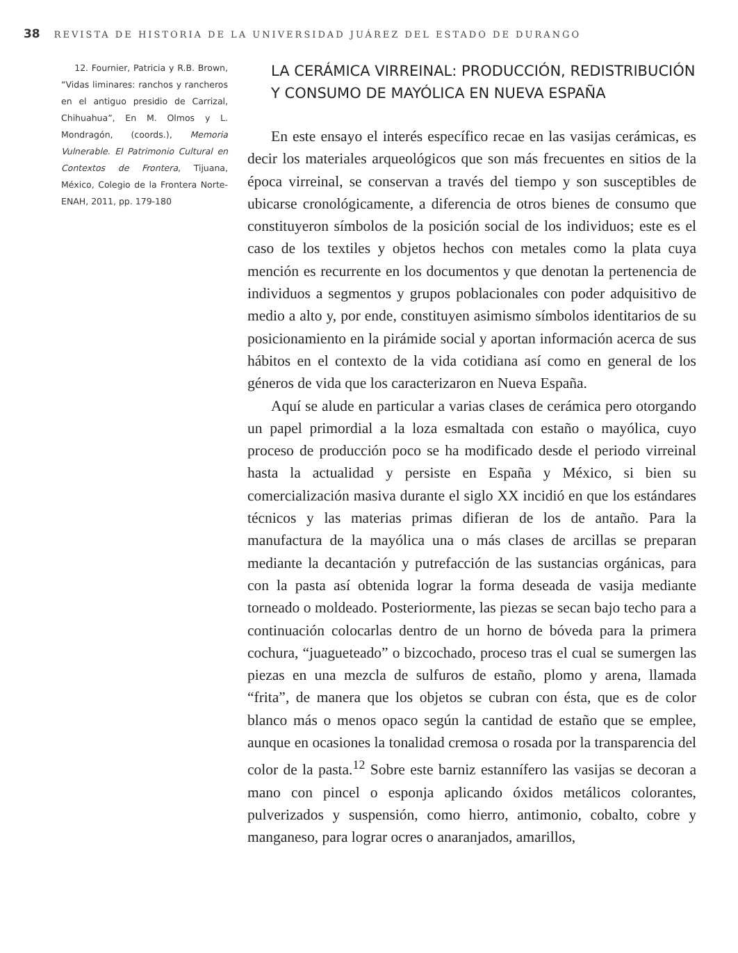38 REVISTA DE HISTORIA DE LA UNIVERSIDAD JUÁREZ DEL ESTADO DE DURANGO
12. Fournier, Patricia y R.B. Brown, “Vidas liminares: ranchos y rancheros en el antiguo presidio de Carrizal, Chihuahua”, En M. Olmos y L. Mondragón, (coords.), Memoria Vulnerable. El Patrimonio Cultural en Contextos de Frontera, Tijuana, México, Colegio de la Frontera Norte- ENAH, 2011, pp. 179-180
LA CERÁMICA VIRREINAL: PRODUCCIÓN, REDISTRIBUCIÓN Y CONSUMO DE MAYÓLICA EN NUEVA ESPAÑA
En este ensayo el interés específico recae en las vasijas cerámicas, es decir los materiales arqueológicos que son más frecuentes en sitios de la época virreinal, se conservan a través del tiempo y son susceptibles de ubicarse cronológicamente, a diferencia de otros bienes de consumo que constituyeron símbolos de la posición social de los individuos; este es el caso de los textiles y objetos hechos con metales como la plata cuya mención es recurrente en los documentos y que denotan la pertenencia de individuos a segmentos y grupos poblacionales con poder adquisitivo de medio a alto y, por ende, constituyen asimismo símbolos identitarios de su posicionamiento en la pirámide social y aportan información acerca de sus hábitos en el contexto de la vida cotidiana así como en general de los géneros de vida que los caracterizaron en Nueva España.
Aquí se alude en particular a varias clases de cerámica pero otorgando un papel primordial a la loza esmaltada con estaño o mayólica, cuyo proceso de producción poco se ha modificado desde el periodo virreinal hasta la actualidad y persiste en España y México, si bien su comercialización masiva durante el siglo XX incidió en que los estándares técnicos y las materias primas difieran de los de antaño. Para la manufactura de la mayólica una o más clases de arcillas se preparan mediante la decantación y putrefacción de las sustancias orgánicas, para con la pasta así obtenida lograr la forma deseada de vasija mediante torneado o moldeado. Posteriormente, las piezas se secan bajo techo para a continuación colocarlas dentro de un horno de bóveda para la primera cochura, “juagueteado” o bizcochado, proceso tras el cual se sumergen las piezas en una mezcla de sulfuros de estaño, plomo y arena, llamada “frita”, de manera que los objetos se cubran con ésta, que es de color blanco más o menos opaco según la cantidad de estaño que se emplee, aunque en ocasiones la tonalidad cremosa o rosada por la transparencia del color de la pasta.<sup>12</sup> Sobre este barniz estannífero las vasijas se decoran a mano con pincel o esponja aplicando óxidos metálicos colorantes, pulverizados y suspensión, como hierro, antimonio, cobalto, cobre y manganeso, para lograr ocres o anaranjados, amarillos,